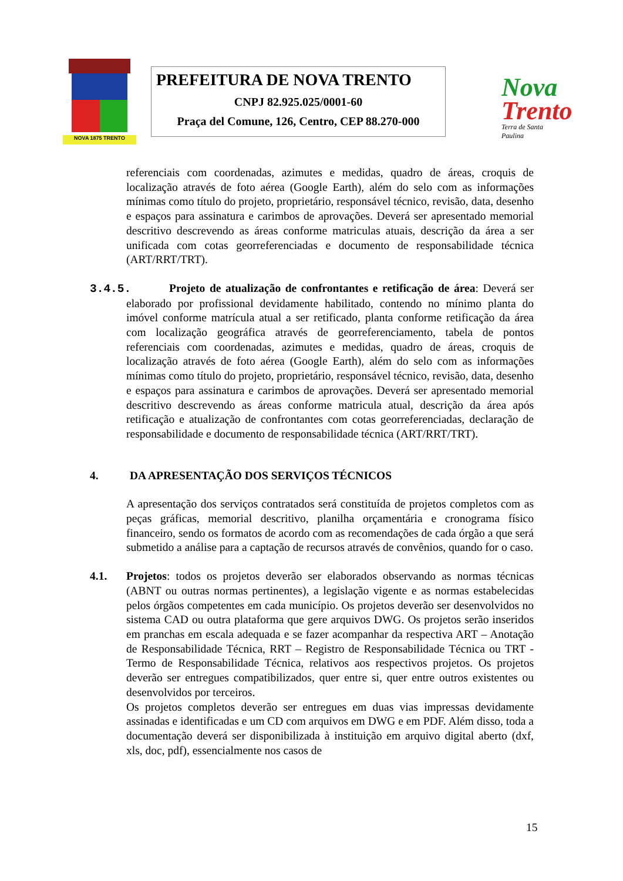NOVA 1875 TRENTO
PREFEITURA DE NOVA TRENTO
CNPJ 82.925.025/0001-60
Praça del Comune, 126, Centro, CEP 88.270-000
Nova
Trento
Terra de Santa Paulina
referenciais com coordenadas, azimutes e medidas, quadro de áreas, croquis de localização através de foto aérea (Google Earth), além do selo com as informações mínimas como título do projeto, proprietário, responsável técnico, revisão, data, desenho e espaços para assinatura e carimbos de aprovações. Deverá ser apresentado memorial descritivo descrevendo as áreas conforme matriculas atuais, descrição da área a ser unificada com cotas georreferenciadas e documento de responsabilidade técnica (ART/RRT/TRT).
3.4.5. Projeto de atualização de confrontantes e retificação de área: Deverá ser elaborado por profissional devidamente habilitado, contendo no mínimo planta do imóvel conforme matrícula atual a ser retificado, planta conforme retificação da área com localização geográfica através de georreferenciamento, tabela de pontos referenciais com coordenadas, azimutes e medidas, quadro de áreas, croquis de localização através de foto aérea (Google Earth), além do selo com as informações mínimas como título do projeto, proprietário, responsável técnico, revisão, data, desenho e espaços para assinatura e carimbos de aprovações. Deverá ser apresentado memorial descritivo descrevendo as áreas conforme matricula atual, descrição da área após retificação e atualização de confrontantes com cotas georreferenciadas, declaração de responsabilidade e documento de responsabilidade técnica (ART/RRT/TRT).
4. DA APRESENTAÇÃO DOS SERVIÇOS TÉCNICOS
A apresentação dos serviços contratados será constituída de projetos completos com as peças gráficas, memorial descritivo, planilha orçamentária e cronograma físico financeiro, sendo os formatos de acordo com as recomendações de cada órgão a que será submetido a análise para a captação de recursos através de convênios, quando for o caso.
4.1. Projetos: todos os projetos deverão ser elaborados observando as normas técnicas (ABNT ou outras normas pertinentes), a legislação vigente e as normas estabelecidas pelos órgãos competentes em cada município. Os projetos deverão ser desenvolvidos no sistema CAD ou outra plataforma que gere arquivos DWG. Os projetos serão inseridos em pranchas em escala adequada e se fazer acompanhar da respectiva ART – Anotação de Responsabilidade Técnica, RRT – Registro de Responsabilidade Técnica ou TRT - Termo de Responsabilidade Técnica, relativos aos respectivos projetos. Os projetos deverão ser entregues compatibilizados, quer entre si, quer entre outros existentes ou desenvolvidos por terceiros.
Os projetos completos deverão ser entregues em duas vias impressas devidamente assinadas e identificadas e um CD com arquivos em DWG e em PDF. Além disso, toda a documentação deverá ser disponibilizada à instituição em arquivo digital aberto (dxf, xls, doc, pdf), essencialmente nos casos de
15